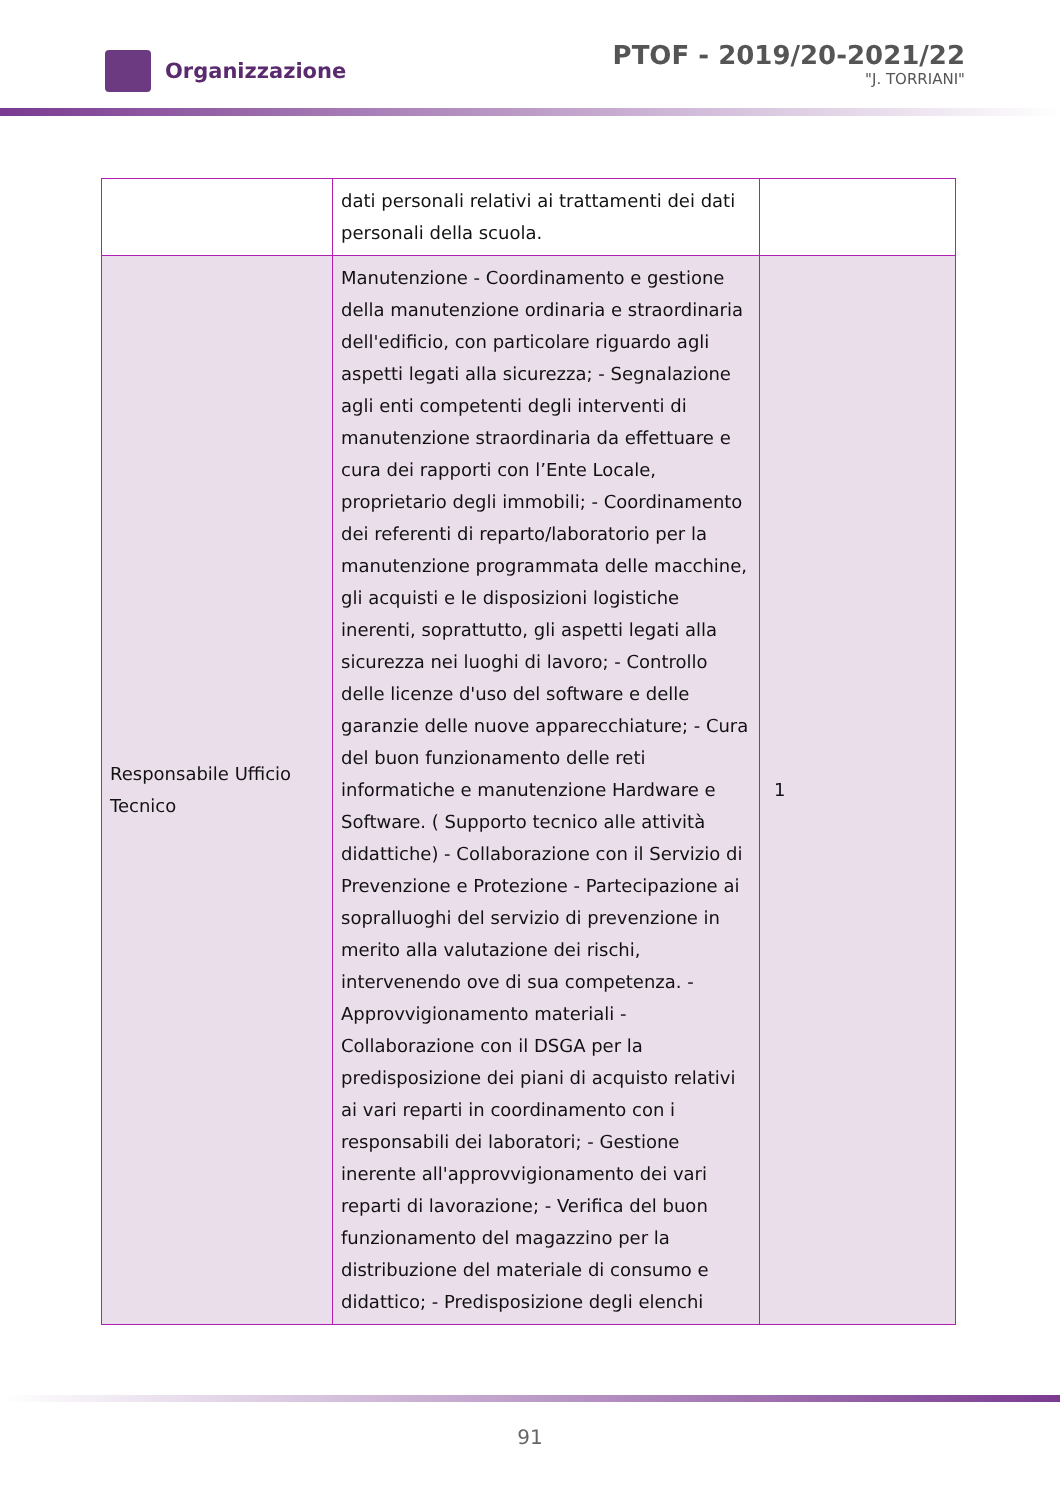Organizzazione
PTOF - 2019/20-2021/22
"J. TORRIANI"
| | dati personali relativi ai trattamenti dei dati personali della scuola. | |
| Responsabile Ufficio Tecnico | Manutenzione - Coordinamento e gestione della manutenzione ordinaria e straordinaria dell'edificio, con particolare riguardo agli aspetti legati alla sicurezza; - Segnalazione agli enti competenti degli interventi di manutenzione straordinaria da effettuare e cura dei rapporti con l’Ente Locale, proprietario degli immobili; - Coordinamento dei referenti di reparto/laboratorio per la manutenzione programmata delle macchine, gli acquisti e le disposizioni logistiche inerenti, soprattutto, gli aspetti legati alla sicurezza nei luoghi di lavoro; - Controllo delle licenze d'uso del software e delle garanzie delle nuove apparecchiature; - Cura del buon funzionamento delle reti informatiche e manutenzione Hardware e Software. ( Supporto tecnico alle attività didattiche) - Collaborazione con il Servizio di Prevenzione e Protezione - Partecipazione ai sopralluoghi del servizio di prevenzione in merito alla valutazione dei rischi, intervenendo ove di sua competenza. - Approvvigionamento materiali - Collaborazione con il DSGA per la predisposizione dei piani di acquisto relativi ai vari reparti in coordinamento con i responsabili dei laboratori; - Gestione inerente all'approvvigionamento dei vari reparti di lavorazione; - Verifica del buon funzionamento del magazzino per la distribuzione del materiale di consumo e didattico; - Predisposizione degli elenchi | 1 |
91